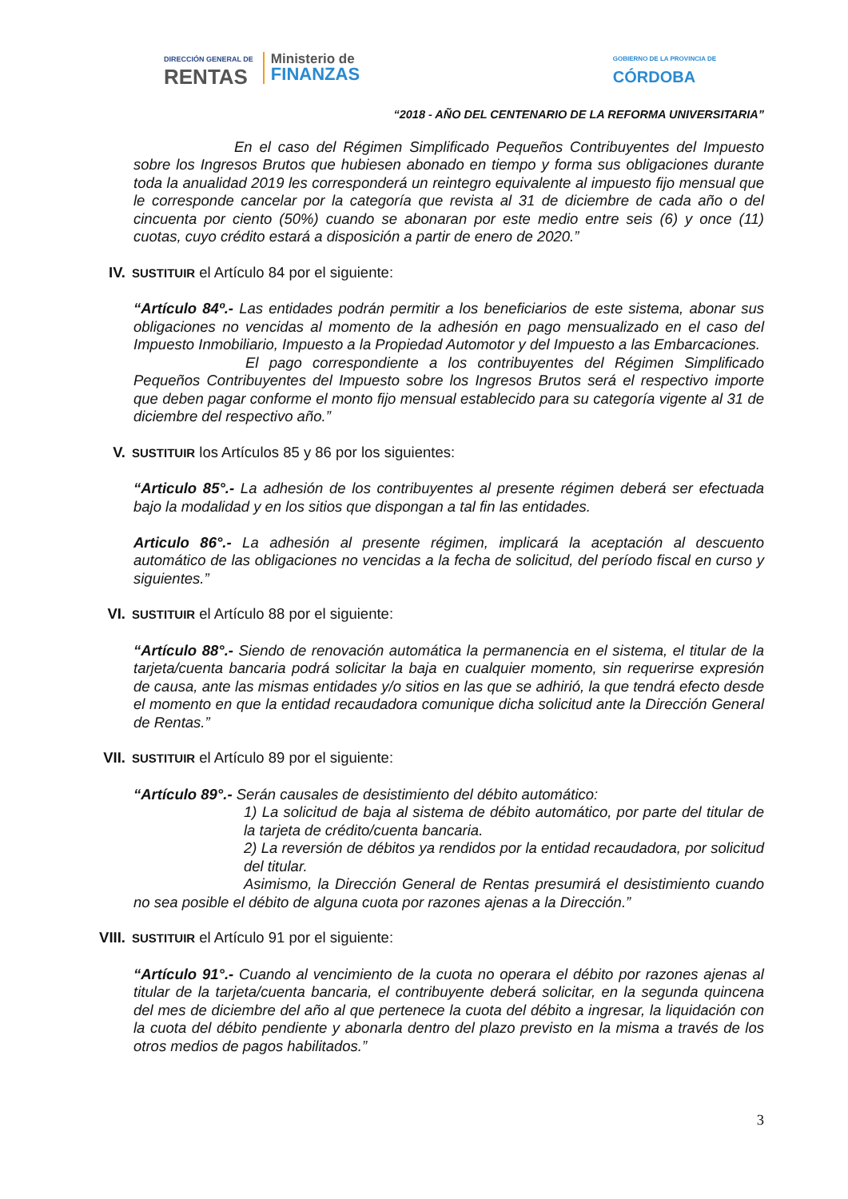DIRECCIÓN GENERAL DE
RENTAS
Ministerio de
FINANZAS
GOBIERNO DE LA PROVINCIA DE
CÓRDOBA
“2018 - AÑO DEL CENTENARIO DE LA REFORMA UNIVERSITARIA”
En el caso del Régimen Simplificado Pequeños Contribuyentes del Impuesto sobre los Ingresos Brutos que hubiesen abonado en tiempo y forma sus obligaciones durante toda la anualidad 2019 les corresponderá un reintegro equivalente al impuesto fijo mensual que le corresponde cancelar por la categoría que revista al 31 de diciembre de cada año o del cincuenta por ciento (50%) cuando se abonaran por este medio entre seis (6) y once (11) cuotas, cuyo crédito estará a disposición a partir de enero de 2020.”
IV. SUSTITUIR el Artículo 84 por el siguiente:
“Artículo 84º.- Las entidades podrán permitir a los beneficiarios de este sistema, abonar sus obligaciones no vencidas al momento de la adhesión en pago mensualizado en el caso del Impuesto Inmobiliario, Impuesto a la Propiedad Automotor y del Impuesto a las Embarcaciones.
El pago correspondiente a los contribuyentes del Régimen Simplificado Pequeños Contribuyentes del Impuesto sobre los Ingresos Brutos será el respectivo importe que deben pagar conforme el monto fijo mensual establecido para su categoría vigente al 31 de diciembre del respectivo año.”
V. SUSTITUIR los Artículos 85 y 86 por los siguientes:
“Articulo 85°.- La adhesión de los contribuyentes al presente régimen deberá ser efectuada bajo la modalidad y en los sitios que dispongan a tal fin las entidades.
Articulo 86°.- La adhesión al presente régimen, implicará la aceptación al descuento automático de las obligaciones no vencidas a la fecha de solicitud, del período fiscal en curso y siguientes.”
VI. SUSTITUIR el Artículo 88 por el siguiente:
“Artículo 88°.- Siendo de renovación automática la permanencia en el sistema, el titular de la tarjeta/cuenta bancaria podrá solicitar la baja en cualquier momento, sin requerirse expresión de causa, ante las mismas entidades y/o sitios en las que se adhirió, la que tendrá efecto desde el momento en que la entidad recaudadora comunique dicha solicitud ante la Dirección General de Rentas.”
VII. SUSTITUIR el Artículo 89 por el siguiente:
“Artículo 89°.- Serán causales de desistimiento del débito automático:
1) La solicitud de baja al sistema de débito automático, por parte del titular de la tarjeta de crédito/cuenta bancaria.
2) La reversión de débitos ya rendidos por la entidad recaudadora, por solicitud del titular.
Asimismo, la Dirección General de Rentas presumirá el desistimiento cuando no sea posible el débito de alguna cuota por razones ajenas a la Dirección.”
VIII. SUSTITUIR el Artículo 91 por el siguiente:
“Artículo 91°.- Cuando al vencimiento de la cuota no operara el débito por razones ajenas al titular de la tarjeta/cuenta bancaria, el contribuyente deberá solicitar, en la segunda quincena del mes de diciembre del año al que pertenece la cuota del débito a ingresar, la liquidación con la cuota del débito pendiente y abonarla dentro del plazo previsto en la misma a través de los otros medios de pagos habilitados.”
3